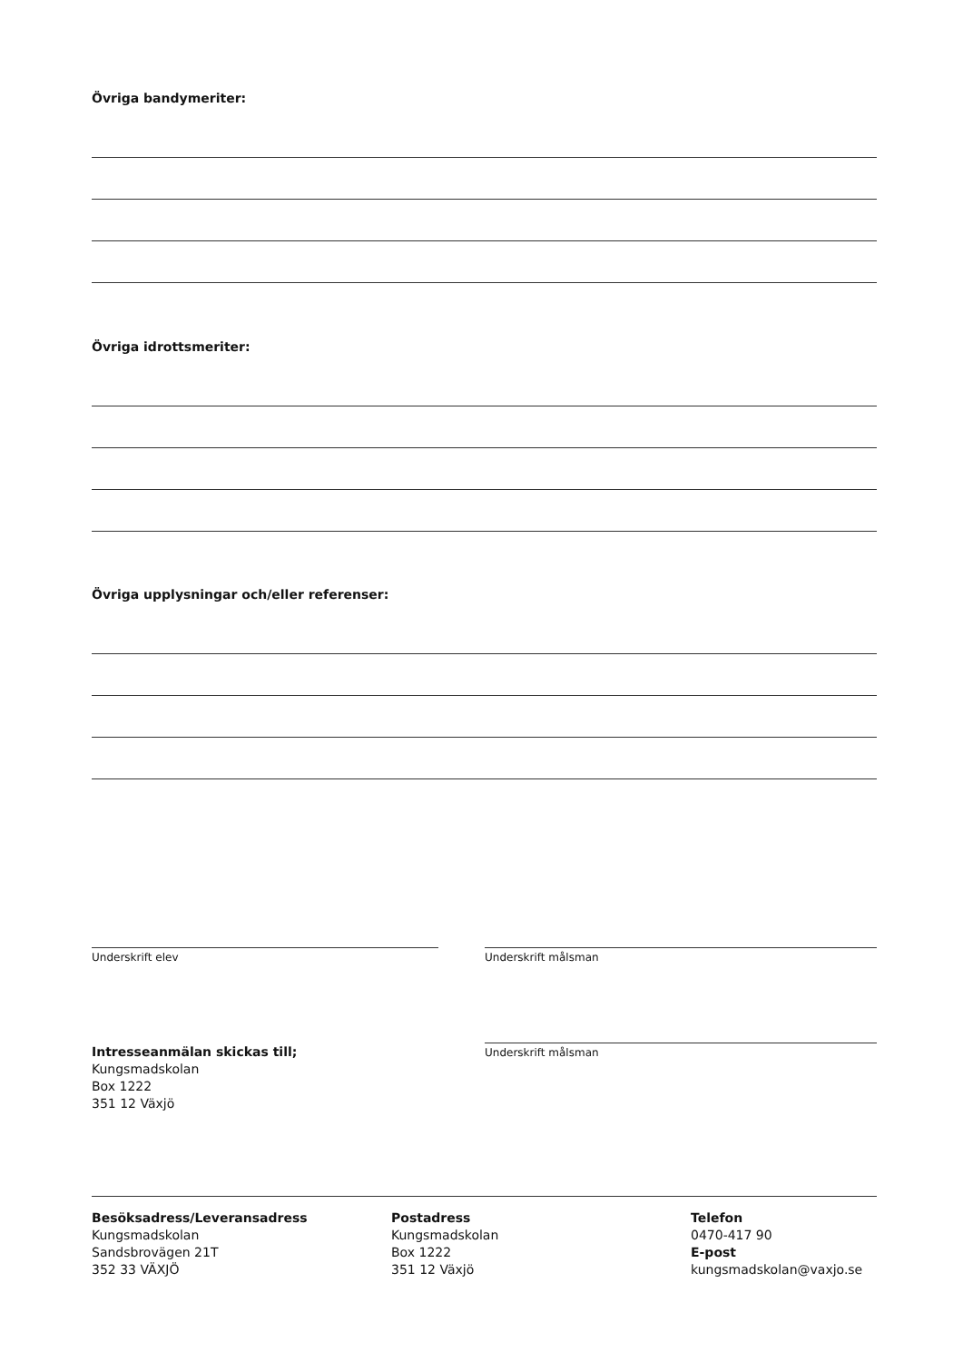Övriga bandymeriter:
Övriga idrottsmeriter:
Övriga upplysningar och/eller referenser:
Underskrift elev Underskrift målsman
Intresseanmälan skickas till;
Kungsmadskolan
Box 1222
351 12 Växjö
Underskrift målsman
Besöksadress/Leveransadress
Kungsmadskolan
Sandsbrovägen 21T
352 33 VÄXJÖ
Postadress
Kungsmadskolan
Box 1222
351 12 Växjö
Telefon
0470-417 90
E-post
kungsmadskolan@vaxjo.se